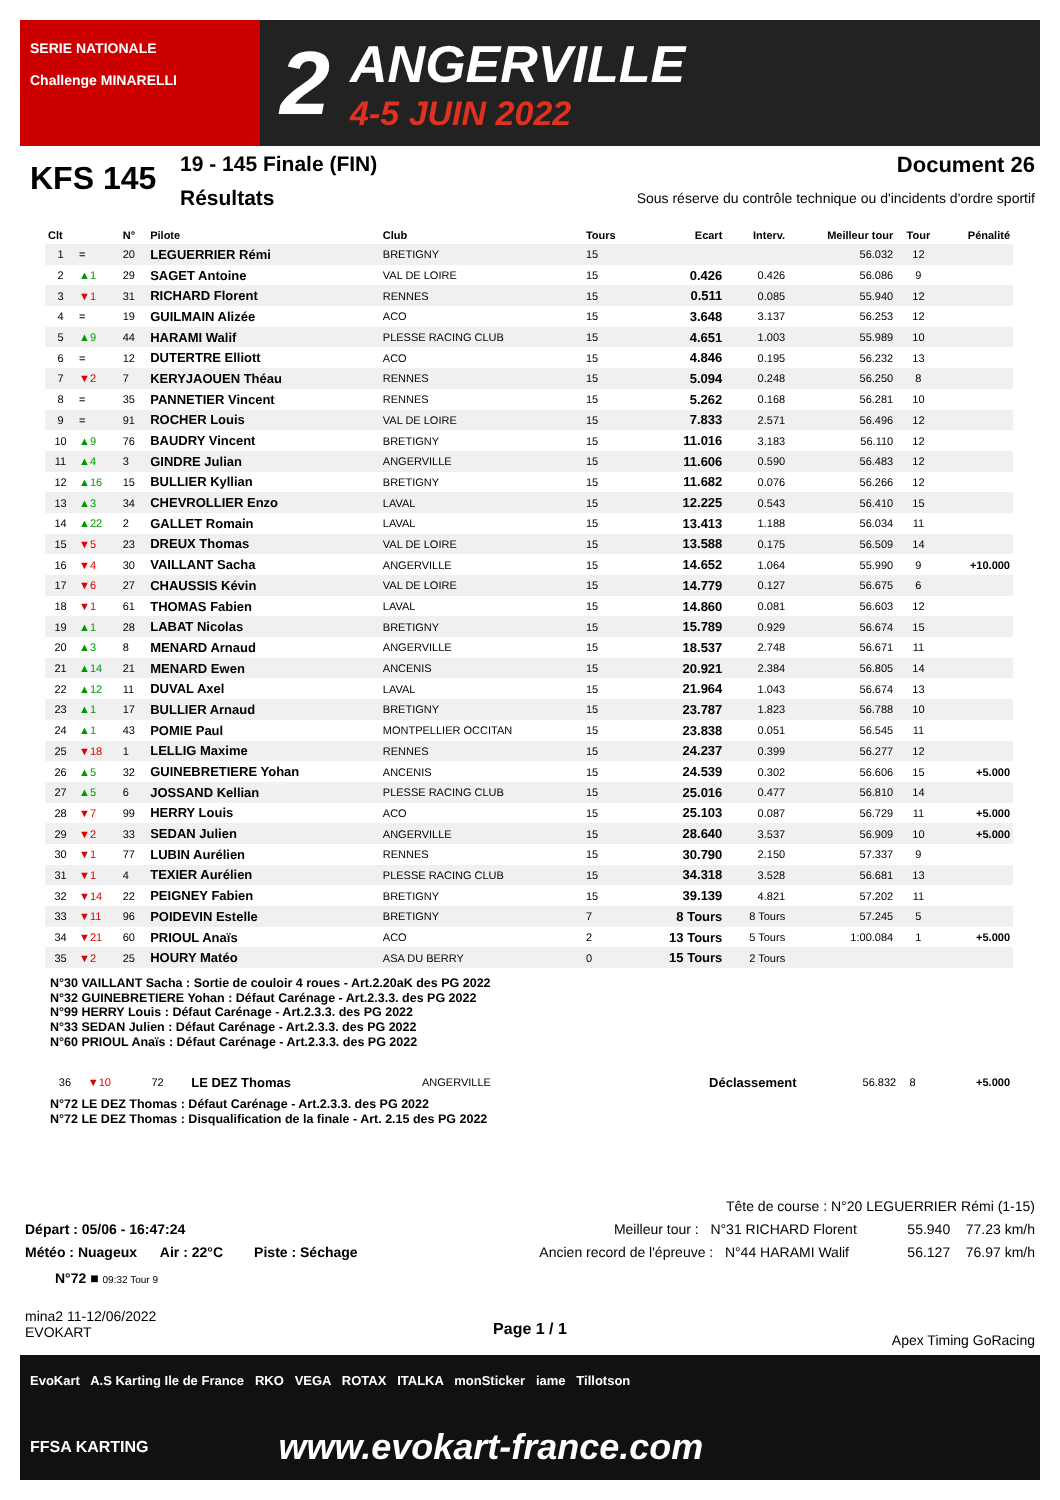SERIE NATIONALE
Challenge MINARELLI
2
ANGERVILLE
4-5 JUIN 2022
KFS 145 19 - 145 Finale (FIN)
Résultats
Document 26
Sous réserve du contrôle technique ou d'incidents d'ordre sportif
| Clt | | N° | Pilote | Club | Tours | Ecart | Interv. | Meilleur tour | Tour | Pénalité |
| --- | --- | --- | --- | --- | --- | --- | --- | --- | --- | --- |
| 1 | = | 20 | LEGUERRIER Rémi | BRETIGNY | 15 | | | 56.032 | 12 | |
| 2 | ▲1 | 29 | SAGET Antoine | VAL DE LOIRE | 15 | 0.426 | 0.426 | 56.086 | 9 | |
| 3 | ▼1 | 31 | RICHARD Florent | RENNES | 15 | 0.511 | 0.085 | 55.940 | 12 | |
| 4 | = | 19 | GUILMAIN Alizée | ACO | 15 | 3.648 | 3.137 | 56.253 | 12 | |
| 5 | ▲9 | 44 | HARAMI Walif | PLESSE RACING CLUB | 15 | 4.651 | 1.003 | 55.989 | 10 | |
| 6 | = | 12 | DUTERTRE Elliott | ACO | 15 | 4.846 | 0.195 | 56.232 | 13 | |
| 7 | ▼2 | 7 | KERYJAOUEN Théau | RENNES | 15 | 5.094 | 0.248 | 56.250 | 8 | |
| 8 | = | 35 | PANNETIER Vincent | RENNES | 15 | 5.262 | 0.168 | 56.281 | 10 | |
| 9 | = | 91 | ROCHER Louis | VAL DE LOIRE | 15 | 7.833 | 2.571 | 56.496 | 12 | |
| 10 | ▲9 | 76 | BAUDRY Vincent | BRETIGNY | 15 | 11.016 | 3.183 | 56.110 | 12 | |
| 11 | ▲4 | 3 | GINDRE Julian | ANGERVILLE | 15 | 11.606 | 0.590 | 56.483 | 12 | |
| 12 | ▲16 | 15 | BULLIER Kyllian | BRETIGNY | 15 | 11.682 | 0.076 | 56.266 | 12 | |
| 13 | ▲3 | 34 | CHEVROLLIER Enzo | LAVAL | 15 | 12.225 | 0.543 | 56.410 | 15 | |
| 14 | ▲22 | 2 | GALLET Romain | LAVAL | 15 | 13.413 | 1.188 | 56.034 | 11 | |
| 15 | ▼5 | 23 | DREUX Thomas | VAL DE LOIRE | 15 | 13.588 | 0.175 | 56.509 | 14 | |
| 16 | ▼4 | 30 | VAILLANT Sacha | ANGERVILLE | 15 | 14.652 | 1.064 | 55.990 | 9 | +10.000 |
| 17 | ▼6 | 27 | CHAUSSIS Kévin | VAL DE LOIRE | 15 | 14.779 | 0.127 | 56.675 | 6 | |
| 18 | ▼1 | 61 | THOMAS Fabien | LAVAL | 15 | 14.860 | 0.081 | 56.603 | 12 | |
| 19 | ▲1 | 28 | LABAT Nicolas | BRETIGNY | 15 | 15.789 | 0.929 | 56.674 | 15 | |
| 20 | ▲3 | 8 | MENARD Arnaud | ANGERVILLE | 15 | 18.537 | 2.748 | 56.671 | 11 | |
| 21 | ▲14 | 21 | MENARD Ewen | ANCENIS | 15 | 20.921 | 2.384 | 56.805 | 14 | |
| 22 | ▲12 | 11 | DUVAL Axel | LAVAL | 15 | 21.964 | 1.043 | 56.674 | 13 | |
| 23 | ▲1 | 17 | BULLIER Arnaud | BRETIGNY | 15 | 23.787 | 1.823 | 56.788 | 10 | |
| 24 | ▲1 | 43 | POMIE Paul | MONTPELLIER OCCITAN | 15 | 23.838 | 0.051 | 56.545 | 11 | |
| 25 | ▼18 | 1 | LELLIG Maxime | RENNES | 15 | 24.237 | 0.399 | 56.277 | 12 | |
| 26 | ▲5 | 32 | GUINEBRETIERE Yohan | ANCENIS | 15 | 24.539 | 0.302 | 56.606 | 15 | +5.000 |
| 27 | ▲5 | 6 | JOSSAND Kellian | PLESSE RACING CLUB | 15 | 25.016 | 0.477 | 56.810 | 14 | |
| 28 | ▼7 | 99 | HERRY Louis | ACO | 15 | 25.103 | 0.087 | 56.729 | 11 | +5.000 |
| 29 | ▼2 | 33 | SEDAN Julien | ANGERVILLE | 15 | 28.640 | 3.537 | 56.909 | 10 | +5.000 |
| 30 | ▼1 | 77 | LUBIN Aurélien | RENNES | 15 | 30.790 | 2.150 | 57.337 | 9 | |
| 31 | ▼1 | 4 | TEXIER Aurélien | PLESSE RACING CLUB | 15 | 34.318 | 3.528 | 56.681 | 13 | |
| 32 | ▼14 | 22 | PEIGNEY Fabien | BRETIGNY | 15 | 39.139 | 4.821 | 57.202 | 11 | |
| 33 | ▼11 | 96 | POIDEVIN Estelle | BRETIGNY | 7 | 8 Tours | 8 Tours | 57.245 | 5 | |
| 34 | ▼21 | 60 | PRIOUL Anaïs | ACO | 2 | 13 Tours | 5 Tours | 1:00.084 | 1 | +5.000 |
| 35 | ▼2 | 25 | HOURY Matéo | ASA DU BERRY | 0 | 15 Tours | 2 Tours | | | |
N°30 VAILLANT Sacha : Sortie de couloir 4 roues - Art.2.20aK des PG 2022
N°32 GUINEBRETIERE Yohan : Défaut Carénage - Art.2.3.3. des PG 2022
N°99 HERRY Louis : Défaut Carénage - Art.2.3.3. des PG 2022
N°33 SEDAN Julien : Défaut Carénage - Art.2.3.3. des PG 2022
N°60 PRIOUL Anaïs : Défaut Carénage - Art.2.3.3. des PG 2022
| 36 | ▼10 | 72 | LE DEZ Thomas | ANGERVILLE | | Déclassement | | 56.832 | 8 | +5.000 |
N°72 LE DEZ Thomas : Défaut Carénage - Art.2.3.3. des PG 2022
N°72 LE DEZ Thomas : Disqualification de la finale - Art. 2.15 des PG 2022
Tête de course : N°20 LEGUERRIER Rémi (1-15)
Départ : 05/06 - 16:47:24 Meilleur tour : N°31 RICHARD Florent 55.940 77.23 km/h
Météo : Nuageux Air : 22°C Piste : Séchage Ancien record de l'épreuve : N°44 HARAMI Walif 56.127 76.97 km/h
N°72 ■ 09:32 Tour 9
mina2 11-12/06/2022
EVOKART
Page 1 / 1
Apex Timing GoRacing
EvoKart A.S Karting Ile de France RKO VEGA ROTAX ITALKA monSticker iame Tillotson
FFSA KARTING www.evokart-france.com